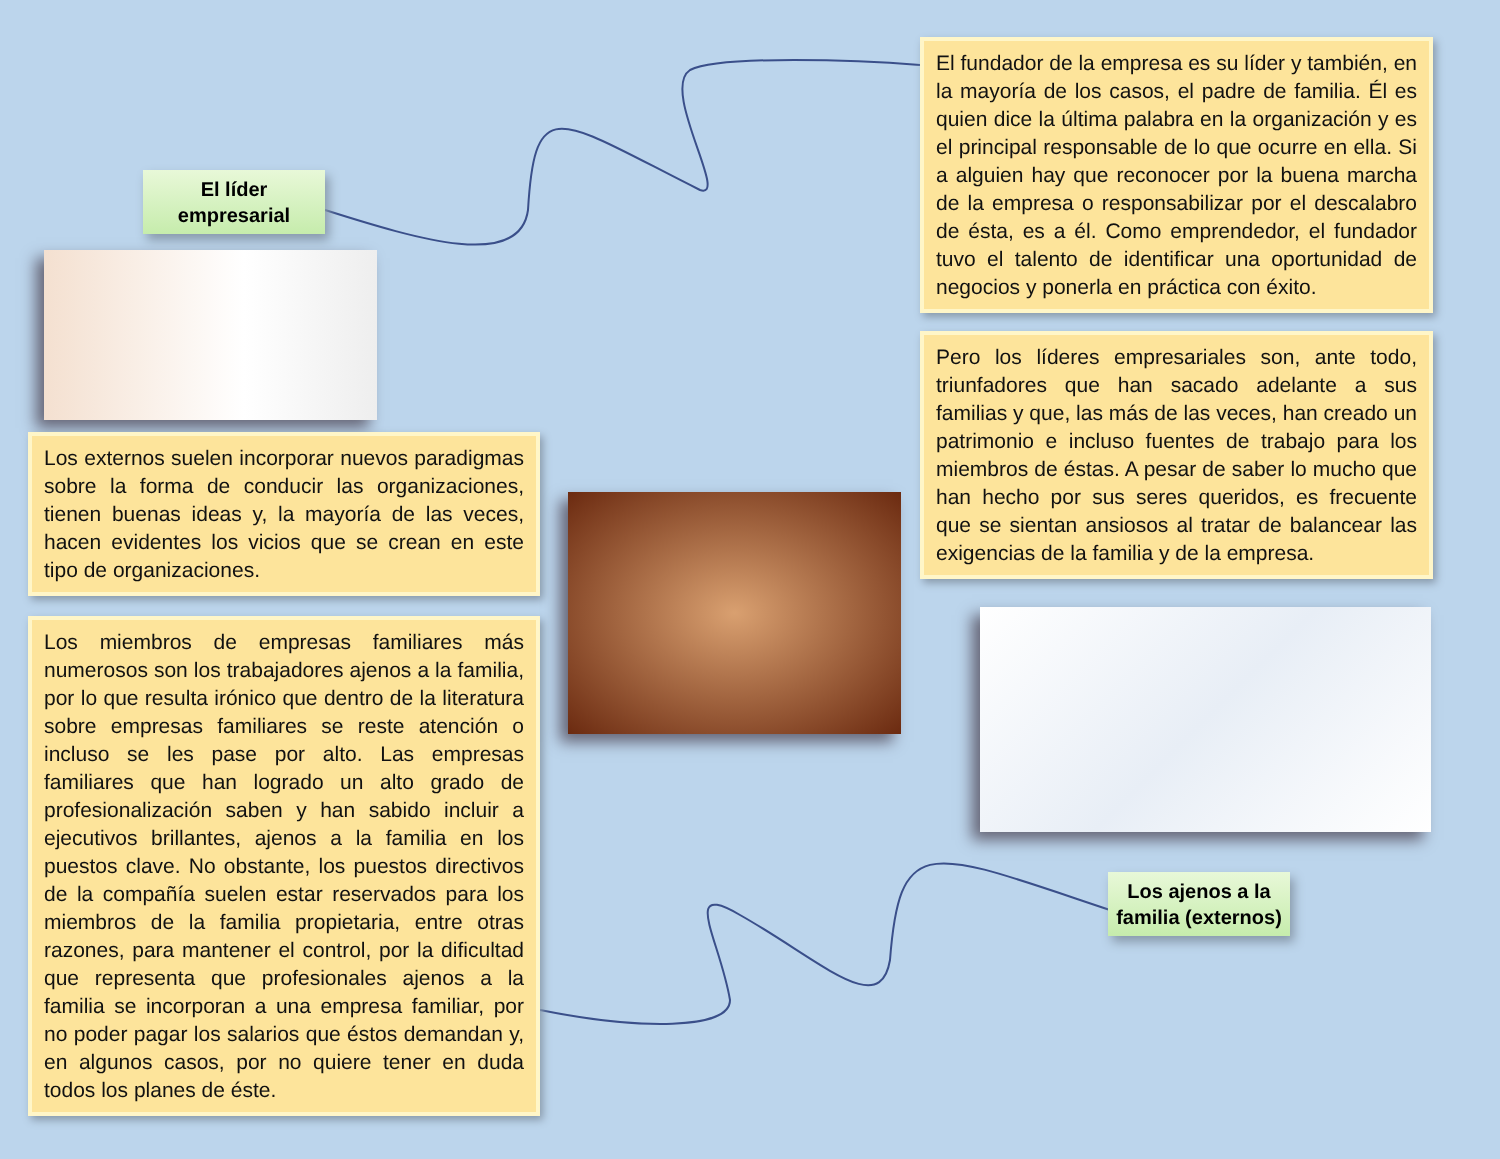El líder empresarial
Los externos suelen incorporar nuevos paradigmas sobre la forma de conducir las organizaciones, tienen buenas ideas y, la mayoría de las veces, hacen evidentes los vicios que se crean en este tipo de organizaciones.
Los miembros de empresas familiares más numerosos son los trabajadores ajenos a la familia, por lo que resulta irónico que dentro de la literatura sobre empresas familiares se reste atención o incluso se les pase por alto. Las empresas familiares que han logrado un alto grado de profesionalización saben y han sabido incluir a ejecutivos brillantes, ajenos a la familia en los puestos clave. No obstante, los puestos directivos de la compañía suelen estar reservados para los miembros de la familia propietaria, entre otras razones, para mantener el control, por la dificultad que representa que profesionales ajenos a la familia se incorporan a una empresa familiar, por no poder pagar los salarios que éstos demandan y, en algunos casos, por no quiere tener en duda todos los planes de éste.
El fundador de la empresa es su líder y también, en la mayoría de los casos, el padre de familia. Él es quien dice la última palabra en la organización y es el principal responsable de lo que ocurre en ella. Si a alguien hay que reconocer por la buena marcha de la empresa o responsabilizar por el descalabro de ésta, es a él. Como emprendedor, el fundador tuvo el talento de identificar una oportunidad de negocios y ponerla en práctica con éxito.
Pero los líderes empresariales son, ante todo, triunfadores que han sacado adelante a sus familias y que, las más de las veces, han creado un patrimonio e incluso fuentes de trabajo para los miembros de éstas. A pesar de saber lo mucho que han hecho por sus seres queridos, es frecuente que se sientan ansiosos al tratar de balancear las exigencias de la familia y de la empresa.
Los ajenos a la familia (externos)